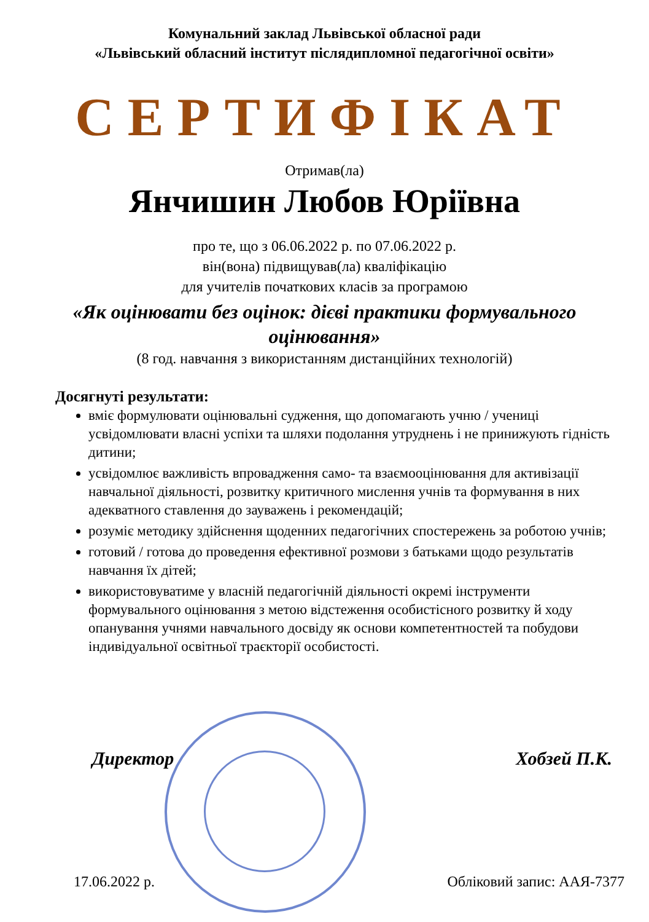Комунальний заклад Львівської обласної ради
«Львівський обласний інститут післядипломної педагогічної освіти»
СЕРТИФІКАТ
Отримав(ла)
Янчишин Любов Юріївна
про те, що з 06.06.2022 р. по 07.06.2022 р.
він(вона) підвищував(ла) кваліфікацію
для учителів початкових класів за програмою
«Як оцінювати без оцінок: дієві практики формувального оцінювання»
(8 год. навчання з використанням дистанційних технологій)
Досягнуті результати:
вміє формулювати оцінювальні судження, що допомагають учню / учениці усвідомлювати власні успіхи та шляхи подолання утруднень і не принижують гідність дитини;
усвідомлює важливість впровадження само- та взаємооцінювання для активізації навчальної діяльності, розвитку критичного мислення учнів та формування в них адекватного ставлення до зауважень і рекомендацій;
розуміє методику здійснення щоденних педагогічних спостережень за роботою учнів;
готовий / готова до проведення ефективної розмови з батьками щодо результатів навчання їх дітей;
використовуватиме у власній педагогічній діяльності окремі інструменти формувального оцінювання з метою відстеження особистісного розвитку й ходу опанування учнями навчального досвіду як основи компетентностей та побудови індивідуальної освітньої траєкторії особистості.
Директор Хобзей П.К.
17.06.2022 р. Обліковий запис: ААЯ-7377